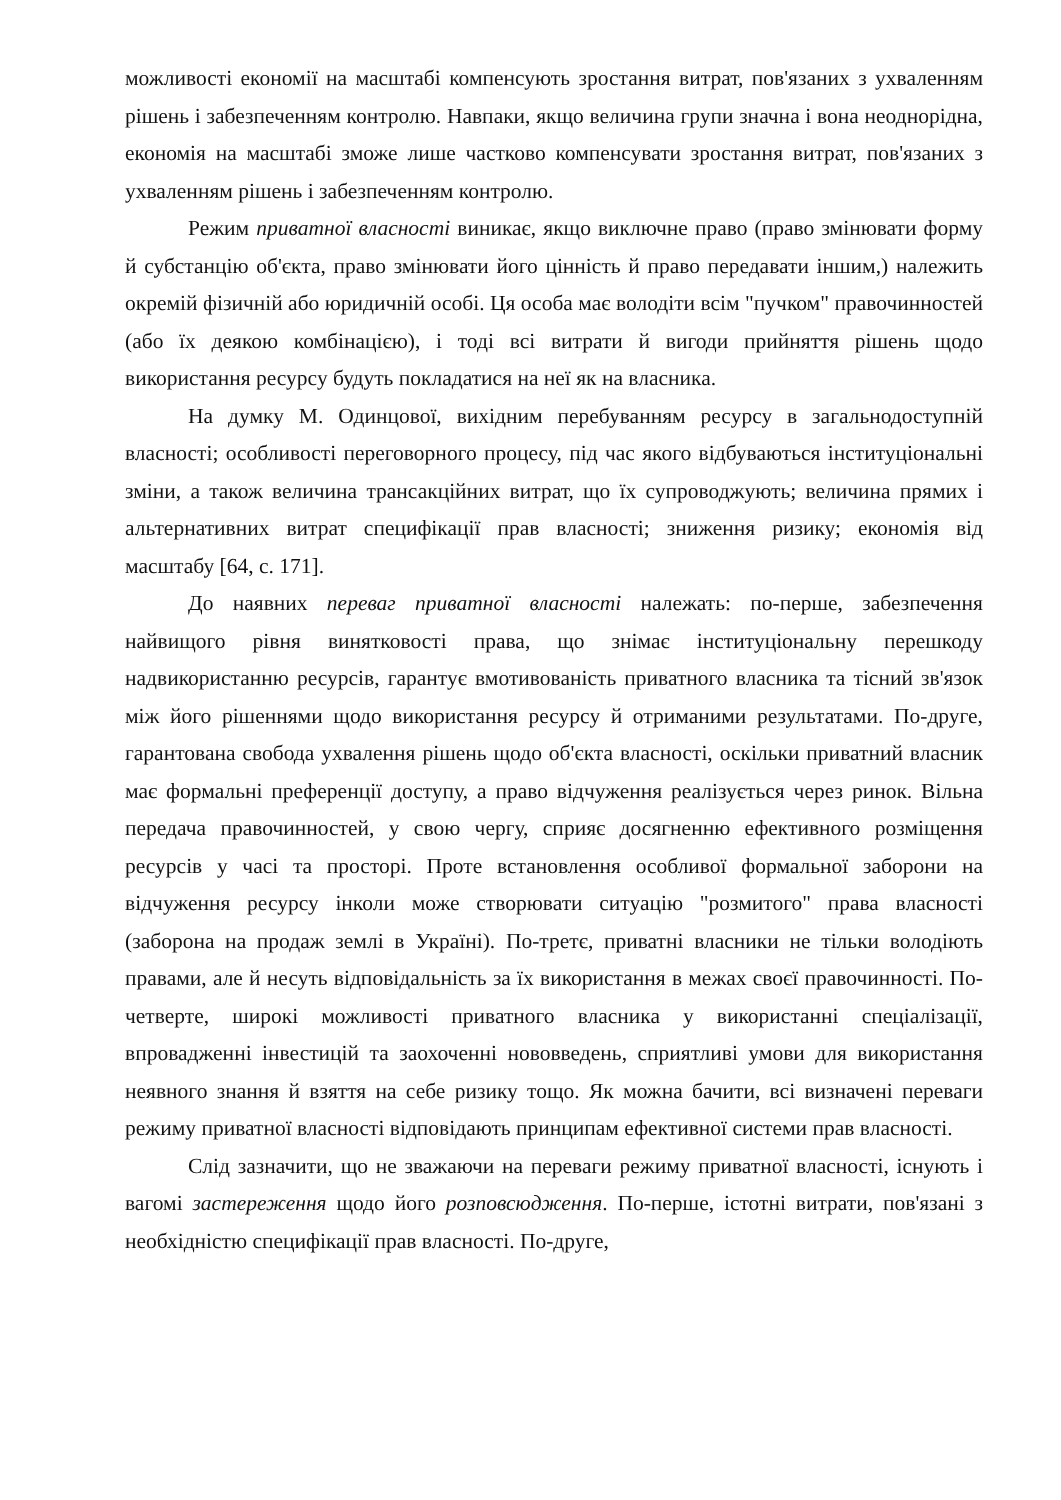можливості економії на масштабі компенсують зростання витрат, пов'язаних з ухваленням рішень і забезпеченням контролю. Навпаки, якщо величина групи значна і вона неоднорідна, економія на масштабі зможе лише частково компенсувати зростання витрат, пов'язаних з ухваленням рішень і забезпеченням контролю.
Режим приватної власності виникає, якщо виключне право (право змінювати форму й субстанцію об'єкта, право змінювати його цінність й право передавати іншим,) належить окремій фізичній або юридичній особі. Ця особа має володіти всім "пучком" правочинностей (або їх деякою комбінацією), і тоді всі витрати й вигоди прийняття рішень щодо використання ресурсу будуть покладатися на неї як на власника.
На думку М. Одинцової, вихідним перебуванням ресурсу в загальнодоступній власності; особливості переговорного процесу, під час якого відбуваються інституціональні зміни, а також величина трансакційних витрат, що їх супроводжують; величина прямих і альтернативних витрат специфікації прав власності; зниження ризику; економія від масштабу [64, с. 171].
До наявних переваг приватної власності належать: по-перше, забезпечення найвищого рівня винятковості права, що знімає інституціональну перешкоду надвикористанню ресурсів, гарантує вмотивованість приватного власника та тісний зв'язок між його рішеннями щодо використання ресурсу й отриманими результатами. По-друге, гарантована свобода ухвалення рішень щодо об'єкта власності, оскільки приватний власник має формальні преференції доступу, а право відчуження реалізується через ринок. Вільна передача правочинностей, у свою чергу, сприяє досягненню ефективного розміщення ресурсів у часі та просторі. Проте встановлення особливої формальної заборони на відчуження ресурсу інколи може створювати ситуацію "розмитого" права власності (заборона на продаж землі в Україні). По-третє, приватні власники не тільки володіють правами, але й несуть відповідальність за їх використання в межах своєї правочинності. По-четверте, широкі можливості приватного власника у використанні спеціалізації, впровадженні інвестицій та заохоченні нововведень, сприятливі умови для використання неявного знання й взяття на себе ризику тощо. Як можна бачити, всі визначені переваги режиму приватної власності відповідають принципам ефективної системи прав власності.
Слід зазначити, що не зважаючи на переваги режиму приватної власності, існують і вагомі застереження щодо його розповсюдження. По-перше, істотні витрати, пов'язані з необхідністю специфікації прав власності. По-друге,